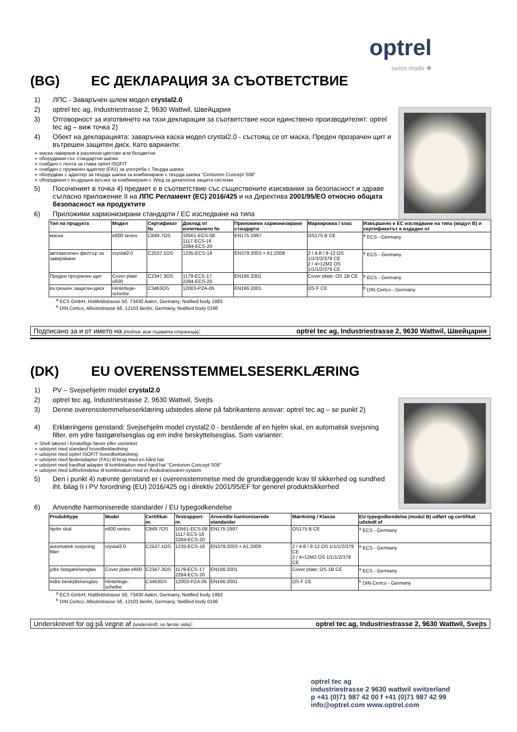optrel
swiss made ✚
(BG) ЕС ДЕКЛАРАЦИЯ ЗА СЪОТВЕТСТВИЕ
1) ЛПС - Заваръчен шлем модел crystal2.0
2) optrel tec ag, Industriestrasse 2, 9630 Wattwil, Швейцария
3) Отговорност за изготвянето на тази декларация за съответствие носи единствено производителят: optrel tec ag – виж точка 2)
4) Обект на декларацията: заваръчна каска модел crystal2.0 - състоящ се от маска, Преден прозрачен щит и вътрешен защитен диск. Като варианти:
➢ маска лакирани в различни цветове или безцветни
➢ оборудвани със стандартни шапки
➢ снабден с лента за глава optrel ISOFIT
➢ снабден с пружинен адаптер (FA1) за употреба с Твърда шапка
➢ оборудван с адаптер за твърда шапка за комбиниране с твърда шапка "Centurion Concept S08"
➢ оборудвани с въздушна връзка за комбиниране с Уред за дихателна защита система
5) Посоченият в точка 4) предмет е в съответствие със съществените изисквания за безопасност и здраве съгласно приложение II на ЛПС Регламент (ЕС) 2016/425 и на Директива 2001/95/ЕО относно общата безопасност на продуктите
6) Приложими хармонизирани стандарти / ЕС изследване на типа
| Тип на продукта | Модел | Сертификат № | Доклад от изпитването № | Приложими хармонизирани стандарти | Маркировка / клас | Извършено е ЕС изследване на типа (модул B) и сертификатът е издаден от |
| --- | --- | --- | --- | --- | --- | --- |
| маска | e600 series | C849.7OS | 10561-ECS-08 1117-ECS-16 2284-ECS-20 | EN175:1997 | OS175 B CE | <sup>a</sup> ECS - Germany |
| автоматичен филтър за заваряване | crystal2.0 | C2537.1OS | 1235-ECS-18 | EN379:2003 + A1:2009 | 2 / 4-8 / 8-12 OS 1/1/1/2/379 CE 2 / 4<12M2 OS 1/1/1/2/379 CE | <sup>a</sup> ECS - Germany |
| Преден прозрачен щит | Cover plate e600 | C2347.3OS | 1179-ECS-17 2284-ECS-20 | EN166:2001 | Cover plate: OS 1B CE | <sup>a</sup> ECS - Germany |
| вътрешен защитен диск | Hinterlege-scheibe | C3463OS | 12003-PZA-05 | EN166:2001 | OS F CE | <sup>b</sup> DIN Certco - Germany |
<sup>a</sup> ECS GmbH, Hüttfeldstrasse 50, 73430 Aalen, Germany, Notified body 1883
<sup>b</sup> DIN Certco, Alboinstrasse 56, 12103 Berlin, Germany, Notified body 0196
Подписано за и от името на (подпис виж първата страница): optrel tec ag, Industriestrasse 2, 9630 Wattwil, Швейцария
(DK) EU OVERENSSTEMMELSESERKLÆRING
1) PV – Svejsehjelm model crystal2.0
2) optrel tec ag, Industriestrasse 2, 9630 Wattwil, Svejts
3) Denne overensstemmelseserklæring udstedes alene på fabrikantens ansvar: optrel tec ag – se punkt 2)
4) Erklæringens genstand: Svejsehjelm model crystal2.0 - bestående af en hjelm skal, en automatisk svejsning filter, em ydre fastgørelsesglas og em indre beskyttelsesglas. Som varianter:
➢ Shell lakeret i forskellige farver eller usminket
➢ udstyret med standard hovedbeklædning
➢ udstyret med optrel ISOFIT hovedbeklædning
➢ udstyret med fjederadapter (FA1) til brug med en hård hat
➢ udstyret med hardhat adapter til kombination med hard hat "Centurion Concept S08"
➢ udstyret med luftforbindelse til kombination med et Åndedrætsværn-system
5) Den i punkt 4) nævnte genstand er i overensstemmelse med de grundlæggende krav til sikkerhed og sundhed iht. bilag II i PV forordning (EU) 2016/425 og i direktiv 2001/95/EF for generel produktsikkerhed
6) Anvendte harmoniserede standarder / EU typegodkendelse
| Produkttype | Model | Certifikat-nr. | Testrapport-nr. | Anvendte harmoniserede standarder | Mærkning / Klasse | EU typegodkendelse (modul B) udført og certifikat udstedt af |
| --- | --- | --- | --- | --- | --- | --- |
| hjelm skal | e600 series | C849.7OS | 10561-ECS-08 1117-ECS-16 2284-ECS-20 | EN175:1997 | OS175 B CE | <sup>a</sup> ECS - Germany |
| automatisk svejsning filter | crystal2.0 | C2537.1OS | 1235-ECS-18 | EN379:2003 + A1:2009 | 2 / 4-8 / 8-12 OS 1/1/1/2/379 CE 2 / 4<12M2 OS 1/1/1/2/379 CE | <sup>a</sup> ECS - Germany |
| ydre fastgørelsesglas | Cover plate e600 | C2347.3OS | 1179-ECS-17 2284-ECS-20 | EN166:2001 | Cover plate: OS 1B CE | <sup>a</sup> ECS - Germany |
| indre beskyttelsesglas | Hinterlege-scheibe | C3463OS | 12003-PZA-05 | EN166:2001 | OS F CE | <sup>b</sup> DIN Certco - Germany |
<sup>a</sup> ECS GmbH, Hüttfeldstrasse 50, 73430 Aalen, Germany, Notified body 1883
<sup>b</sup> DIN Certco, Alboinstrasse 56, 12103 Berlin, Germany, Notified body 0196
Underskrevet for og på vegne af (underskrift, se første side): optrel tec ag, Industriestrasse 2, 9630 Wattwil, Svejts
optrel tec ag
industriestrasse 2 9630 wattwil switzerland
p +41 (0)71 987 42 00 f +41 (0)71 987 42 99
info@optrel.com www.optrel.com